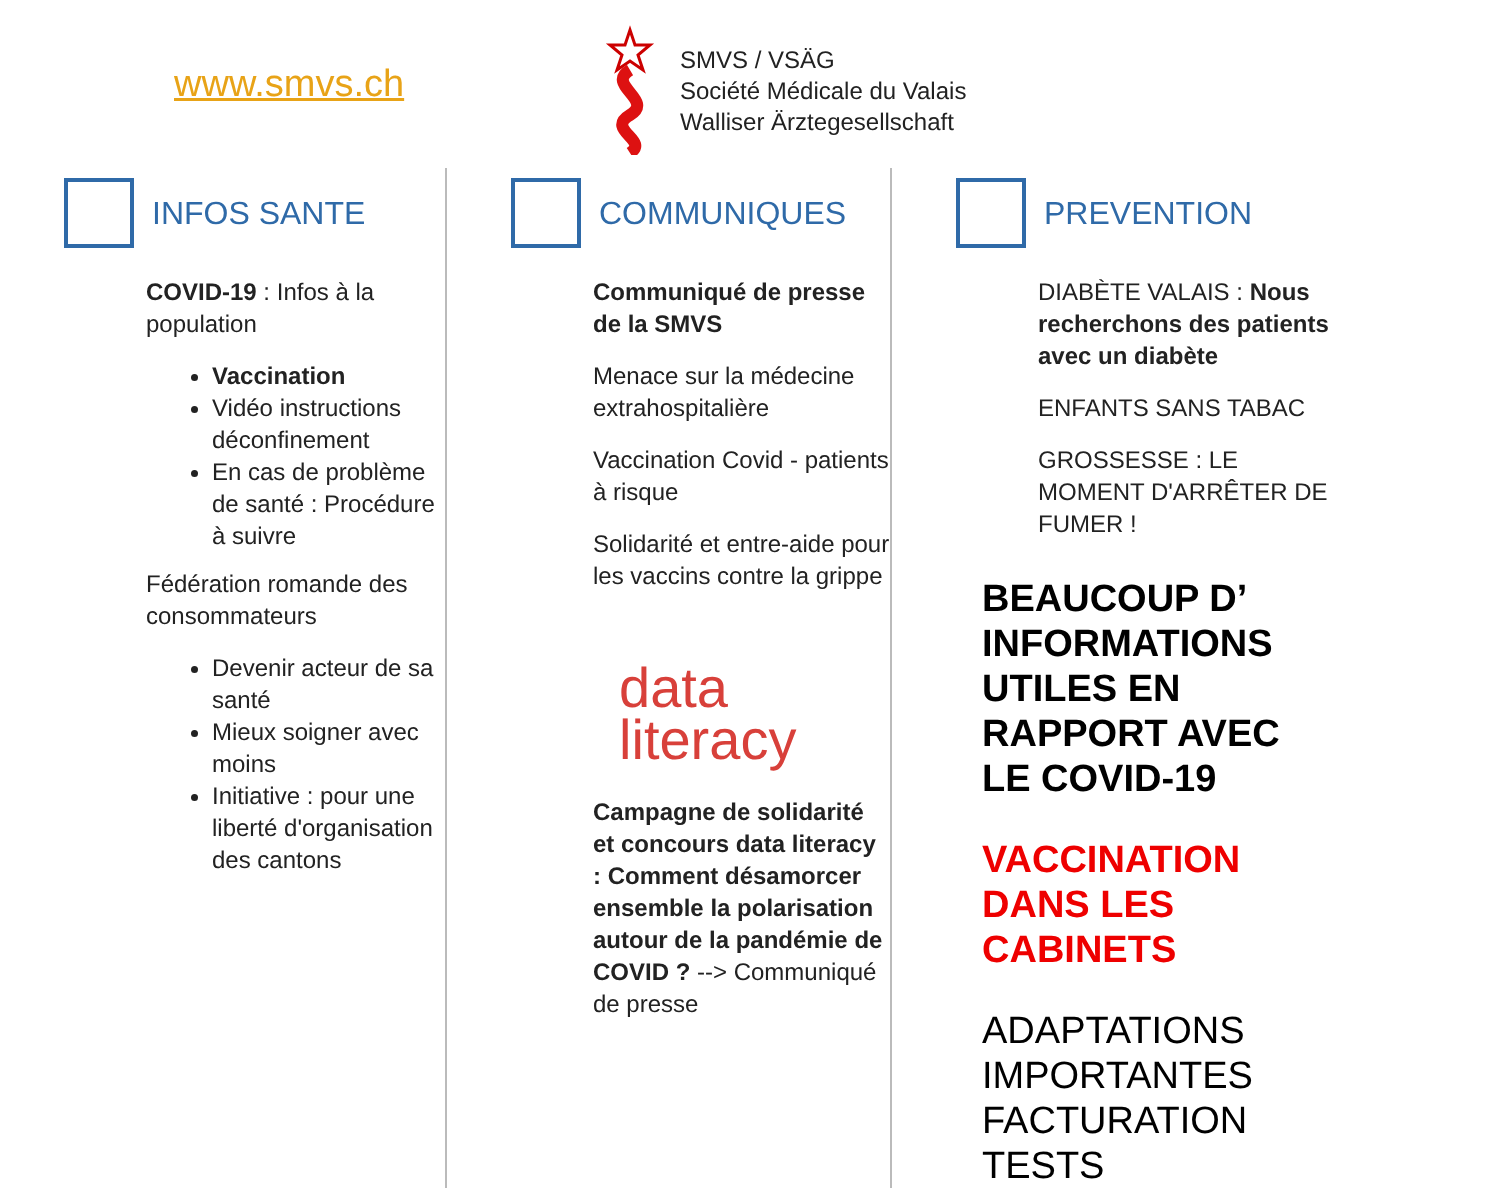www.smvs.ch
SMVS / VSÄG
Société Médicale du Valais
Walliser Ärztegesellschaft
INFOS SANTE
COVID-19 : Infos à la population
Vaccination
Vidéo instructions déconfinement
En cas de problème de santé : Procédure à suivre
Fédération romande des consommateurs
Devenir acteur de sa santé
Mieux soigner avec moins
Initiative : pour une liberté d'organisation des cantons
COMMUNIQUES
Communiqué de presse de la SMVS
Menace sur la médecine extrahospitalière
Vaccination Covid - patients à risque
Solidarité et entre-aide pour les vaccins contre la grippe
data
literacy
Campagne de solidarité et concours data literacy : Comment désamorcer ensemble la polarisation autour de la pandémie de COVID ? --> Communiqué de presse
PREVENTION
DIABÈTE VALAIS : Nous recherchons des patients avec un diabète
ENFANTS SANS TABAC
GROSSESSE : LE MOMENT D'ARRÊTER DE FUMER !
BEAUCOUP D’ INFORMATIONS UTILES EN RAPPORT AVEC LE COVID-19
VACCINATION DANS LES CABINETS
ADAPTATIONS IMPORTANTES FACTURATION TESTS